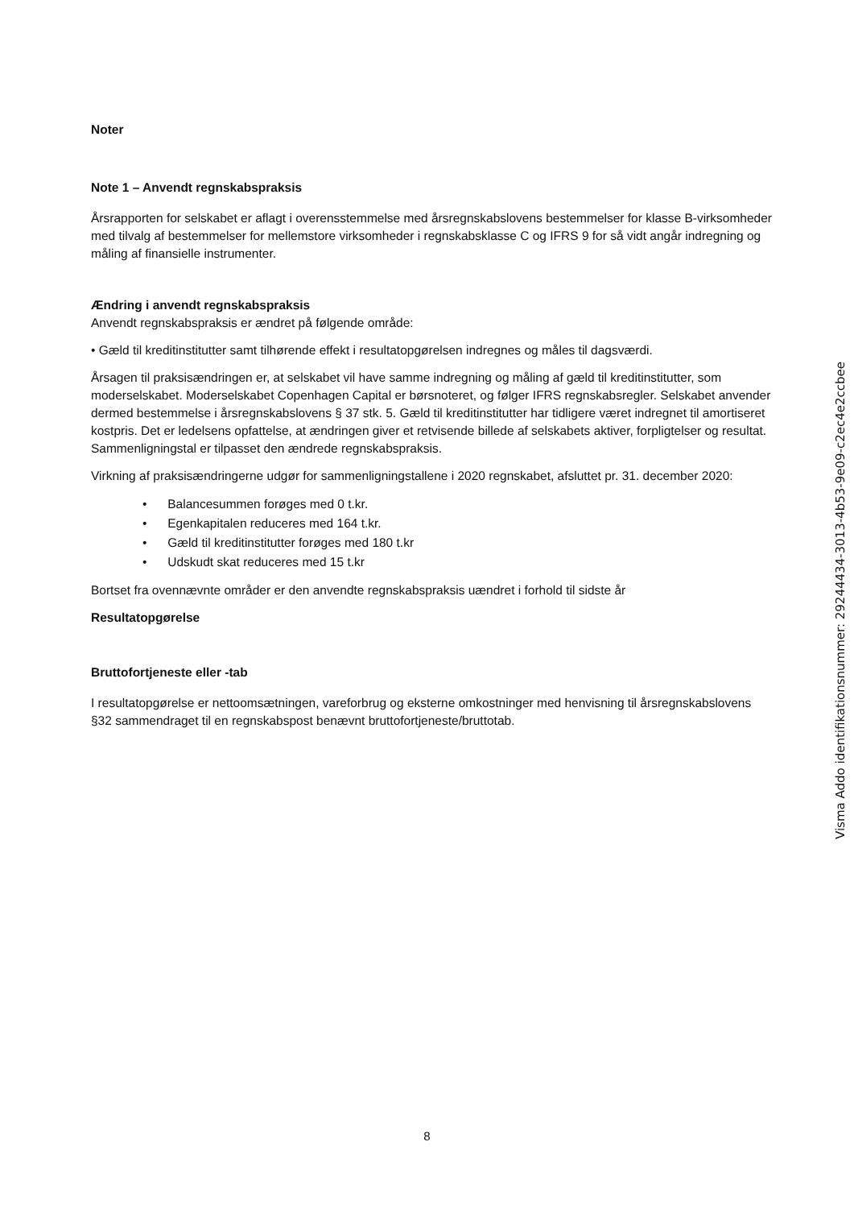Noter
Note 1 – Anvendt regnskabspraksis
Årsrapporten for selskabet er aflagt i overensstemmelse med årsregnskabslovens bestemmelser for klasse B-virksomheder med tilvalg af bestemmelser for mellemstore virksomheder i regnskabsklasse C og IFRS 9 for så vidt angår indregning og måling af finansielle instrumenter.
Ændring i anvendt regnskabspraksis
Anvendt regnskabspraksis er ændret på følgende område:
• Gæld til kreditinstitutter samt tilhørende effekt i resultatopgørelsen indregnes og måles til dagsværdi.
Årsagen til praksisændringen er, at selskabet vil have samme indregning og måling af gæld til kreditinstitutter, som moderselskabet. Moderselskabet Copenhagen Capital er børsnoteret, og følger IFRS regnskabsregler. Selskabet anvender dermed bestemmelse i årsregnskabslovens § 37 stk. 5. Gæld til kreditinstitutter har tidligere været indregnet til amortiseret kostpris. Det er ledelsens opfattelse, at ændringen giver et retvisende billede af selskabets aktiver, forpligtelser og resultat. Sammenligningstal er tilpasset den ændrede regnskabspraksis.
Virkning af praksisændringerne udgør for sammenligningstallene i 2020 regnskabet, afsluttet pr. 31. december 2020:
• Balancesummen forøges med 0 t.kr.
• Egenkapitalen reduceres med 164 t.kr.
• Gæld til kreditinstitutter forøges med 180 t.kr
• Udskudt skat reduceres med 15 t.kr
Bortset fra ovennævnte områder er den anvendte regnskabspraksis uændret i forhold til sidste år
Resultatopgørelse
Bruttofortjeneste eller -tab
I resultatopgørelse er nettoomsætningen, vareforbrug og eksterne omkostninger med henvisning til årsregnskabslovens §32 sammendraget til en regnskabspost benævnt bruttofortjeneste/bruttotab.
Visma Addo identifikationsnummer: 29244434-3013-4b53-9e09-c2ec4e2ccbee
8